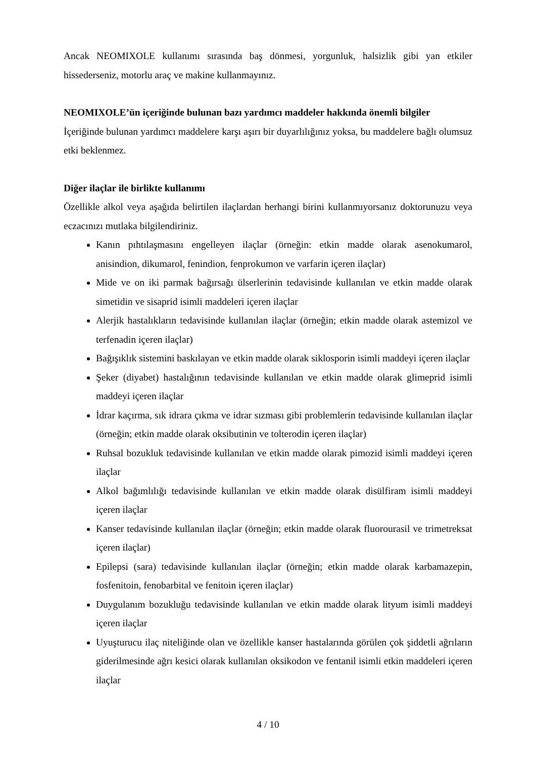Ancak NEOMIXOLE kullanımı sırasında baş dönmesi, yorgunluk, halsizlik gibi yan etkiler hissederseniz, motorlu araç ve makine kullanmayınız.
NEOMIXOLE’ün içeriğinde bulunan bazı yardımcı maddeler hakkında önemli bilgiler
İçeriğinde bulunan yardımcı maddelere karşı aşırı bir duyarlılığınız yoksa, bu maddelere bağlı olumsuz etki beklenmez.
Diğer ilaçlar ile birlikte kullanımı
Özellikle alkol veya aşağıda belirtilen ilaçlardan herhangi birini kullanmıyorsanız doktorunuzu veya eczacınızı mutlaka bilgilendiriniz.
Kanın pıhtılaşmasını engelleyen ilaçlar (örneğin: etkin madde olarak asenokumarol, anisindion, dikumarol, fenindion, fenprokumon ve varfarin içeren ilaçlar)
Mide ve on iki parmak bağırsağı ülserlerinin tedavisinde kullanılan ve etkin madde olarak simetidin ve sisaprid isimli maddeleri içeren ilaçlar
Alerjik hastalıkların tedavisinde kullanılan ilaçlar (örneğin; etkin madde olarak astemizol ve terfenadin içeren ilaçlar)
Bağışıklık sistemini baskılayan ve etkin madde olarak siklosporin isimli maddeyi içeren ilaçlar
Şeker (diyabet) hastalığının tedavisinde kullanılan ve etkin madde olarak glimeprid isimli maddeyi içeren ilaçlar
İdrar kaçırma, sık idrara çıkma ve idrar sızması gibi problemlerin tedavisinde kullanılan ilaçlar (örneğin; etkin madde olarak oksibutinin ve tolterodin içeren ilaçlar)
Ruhsal bozukluk tedavisinde kullanılan ve etkin madde olarak pimozid isimli maddeyi içeren ilaçlar
Alkol bağımlılığı tedavisinde kullanılan ve etkin madde olarak disülfiram isimli maddeyi içeren ilaçlar
Kanser tedavisinde kullanılan ilaçlar (örneğin; etkin madde olarak fluorourasil ve trimetreksat içeren ilaçlar)
Epilepsi (sara) tedavisinde kullanılan ilaçlar (örneğin; etkin madde olarak karbamazepin, fosfenitoin, fenobarbital ve fenitoin içeren ilaçlar)
Duygulanım bozukluğu tedavisinde kullanılan ve etkin madde olarak lityum isimli maddeyi içeren ilaçlar
Uyuşturucu ilaç niteliğinde olan ve özellikle kanser hastalarında görülen çok şiddetli ağrıların giderilmesinde ağrı kesici olarak kullanılan oksikodon ve fentanil isimli etkin maddeleri içeren ilaçlar
4 / 10